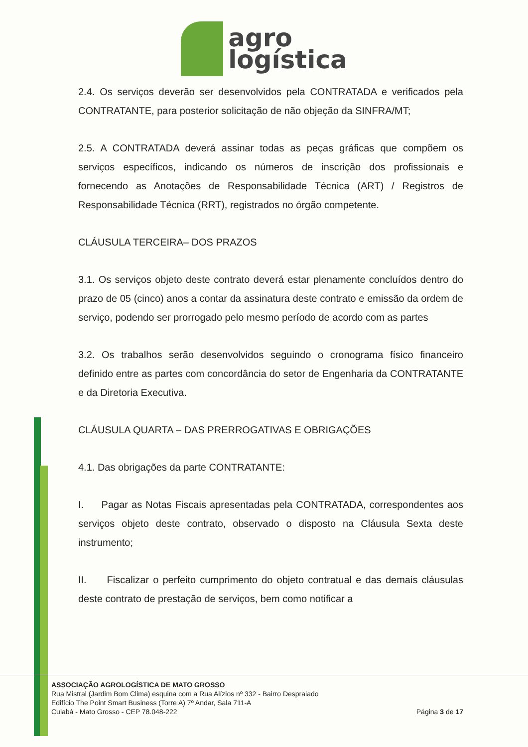agro
logística
2.4. Os serviços deverão ser desenvolvidos pela CONTRATADA e verificados pela CONTRATANTE, para posterior solicitação de não objeção da SINFRA/MT;
2.5. A CONTRATADA deverá assinar todas as peças gráficas que compõem os serviços específicos, indicando os números de inscrição dos profissionais e fornecendo as Anotações de Responsabilidade Técnica (ART) / Registros de Responsabilidade Técnica (RRT), registrados no órgão competente.
CLÁUSULA TERCEIRA– DOS PRAZOS
3.1. Os serviços objeto deste contrato deverá estar plenamente concluídos dentro do prazo de 05 (cinco) anos a contar da assinatura deste contrato e emissão da ordem de serviço, podendo ser prorrogado pelo mesmo período de acordo com as partes
3.2. Os trabalhos serão desenvolvidos seguindo o cronograma físico financeiro definido entre as partes com concordância do setor de Engenharia da CONTRATANTE e da Diretoria Executiva.
CLÁUSULA QUARTA – DAS PRERROGATIVAS E OBRIGAÇÕES
4.1. Das obrigações da parte CONTRATANTE:
I. Pagar as Notas Fiscais apresentadas pela CONTRATADA, correspondentes aos serviços objeto deste contrato, observado o disposto na Cláusula Sexta deste instrumento;
II. Fiscalizar o perfeito cumprimento do objeto contratual e das demais cláusulas deste contrato de prestação de serviços, bem como notificar a
ASSOCIAÇÃO AGROLOGÍSTICA DE MATO GROSSO
Rua Mistral (Jardim Bom Clima) esquina com a Rua Alízios nº 332 - Bairro Despraiado
Edifício The Point Smart Business (Torre A) 7º Andar, Sala 711-A
Cuiabá - Mato Grosso - CEP 78.048-222
Página 3 de 17